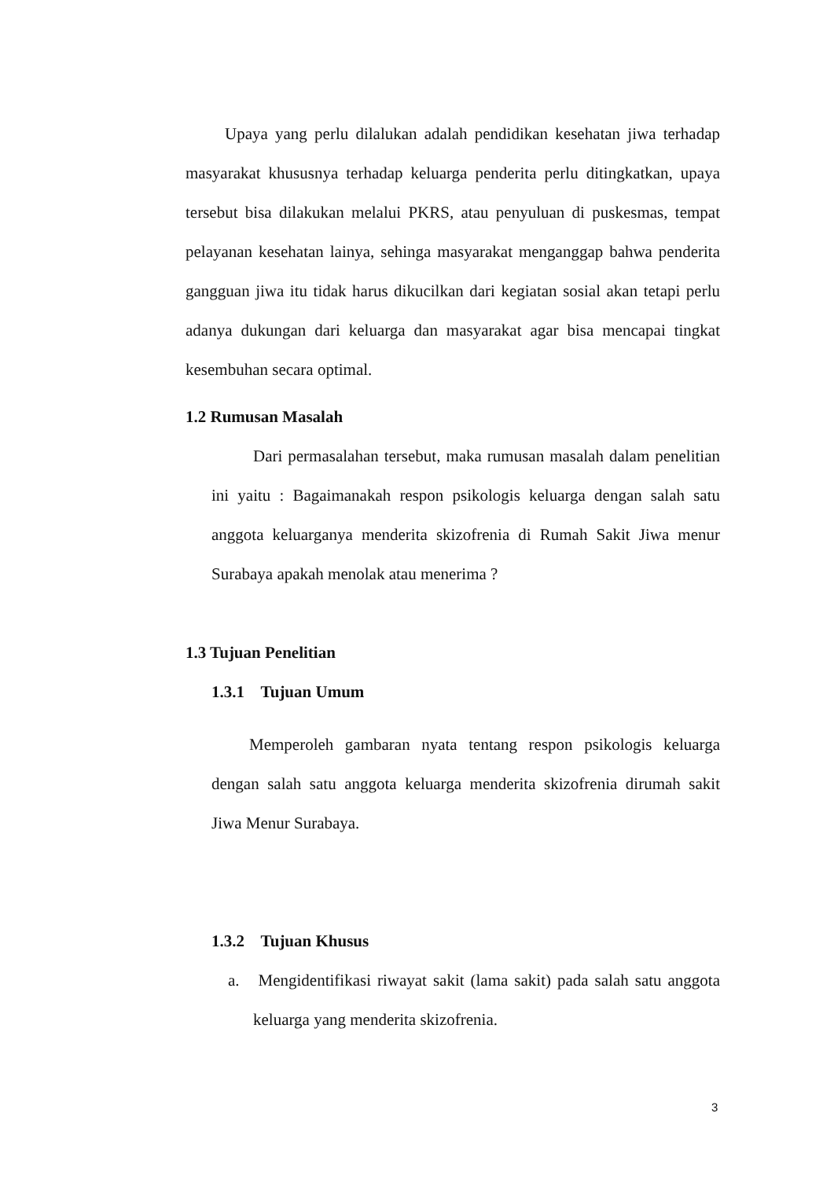Upaya yang perlu dilalukan adalah pendidikan kesehatan jiwa terhadap masyarakat khususnya terhadap keluarga penderita perlu ditingkatkan, upaya tersebut bisa dilakukan melalui PKRS, atau penyuluan di puskesmas, tempat pelayanan kesehatan lainya, sehinga masyarakat menganggap bahwa penderita gangguan jiwa itu tidak harus dikucilkan dari kegiatan sosial akan tetapi perlu adanya dukungan dari keluarga dan masyarakat agar bisa mencapai tingkat kesembuhan secara optimal.
1.2 Rumusan Masalah
Dari permasalahan tersebut, maka rumusan masalah dalam penelitian ini yaitu : Bagaimanakah respon psikologis keluarga dengan salah satu anggota keluarganya menderita skizofrenia di Rumah Sakit Jiwa menur Surabaya apakah menolak atau menerima ?
1.3 Tujuan Penelitian
1.3.1 Tujuan Umum
Memperoleh gambaran nyata tentang respon psikologis keluarga dengan salah satu anggota keluarga menderita skizofrenia dirumah sakit Jiwa Menur Surabaya.
1.3.2 Tujuan Khusus
a. Mengidentifikasi riwayat sakit (lama sakit) pada salah satu anggota keluarga yang menderita skizofrenia.
3